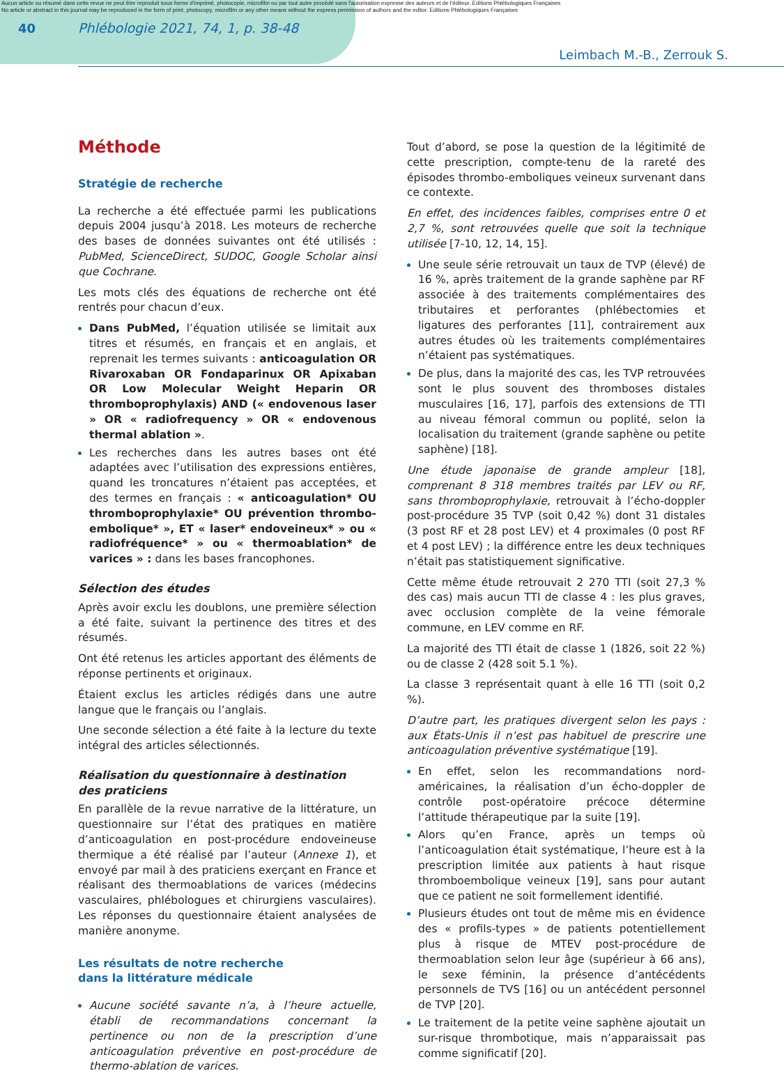Aucun article ou résumé dans cette revue ne peut être reproduit sous forme d'imprimé, photocopie, microfilm ou par tout autre procédé sans l'autorisation expresse des auteurs et de l'éditeur. Editions Phlébologiques Françaises
No article or abstract in this journal may be reproduced in the form of print, photocopy, microfilm or any other means without the express permission of authors and the editor. Editions Phlébologiques Françaises
40 Phlébologie 2021, 74, 1, p. 38-48
Leimbach M.-B., Zerrouk S.
Méthode
Stratégie de recherche
La recherche a été effectuée parmi les publications depuis 2004 jusqu’à 2018. Les moteurs de recherche des bases de données suivantes ont été utilisés : PubMed, ScienceDirect, SUDOC, Google Scholar ainsi que Cochrane.
Les mots clés des équations de recherche ont été rentrés pour chacun d’eux.
Dans PubMed, l’équation utilisée se limitait aux titres et résumés, en français et en anglais, et reprenait les termes suivants : anticoagulation OR Rivaroxaban OR Fondaparinux OR Apixaban OR Low Molecular Weight Heparin OR thromboprophylaxis) AND (« endovenous laser » OR « radiofrequency » OR « endovenous thermal ablation ».
Les recherches dans les autres bases ont été adaptées avec l’utilisation des expressions entières, quand les troncatures n’étaient pas acceptées, et des termes en français : « anticoagulation* OU thromboprophylaxie* OU prévention thrombo-embolique* », ET « laser* endoveineux* » ou « radiofréquence* » ou « thermoablation* de varices » : dans les bases francophones.
Sélection des études
Après avoir exclu les doublons, une première sélection a été faite, suivant la pertinence des titres et des résumés.
Ont été retenus les articles apportant des éléments de réponse pertinents et originaux.
Étaient exclus les articles rédigés dans une autre langue que le français ou l’anglais.
Une seconde sélection a été faite à la lecture du texte intégral des articles sélectionnés.
Réalisation du questionnaire à destination
des praticiens
En parallèle de la revue narrative de la littérature, un questionnaire sur l’état des pratiques en matière d’anticoagulation en post-procédure endoveineuse thermique a été réalisé par l’auteur (Annexe 1), et envoyé par mail à des praticiens exerçant en France et réalisant des thermoablations de varices (médecins vasculaires, phlébologues et chirurgiens vasculaires). Les réponses du questionnaire étaient analysées de manière anonyme.
Les résultats de notre recherche
dans la littérature médicale
Aucune société savante n’a, à l’heure actuelle, établi de recommandations concernant la pertinence ou non de la prescription d’une anticoagulation préventive en post-procédure de thermo-ablation de varices.
Tout d’abord, se pose la question de la légitimité de cette prescription, compte-tenu de la rareté des épisodes thrombo-emboliques veineux survenant dans ce contexte.
En effet, des incidences faibles, comprises entre 0 et 2,7 %, sont retrouvées quelle que soit la technique utilisée [7-10, 12, 14, 15].
Une seule série retrouvait un taux de TVP (élevé) de 16 %, après traitement de la grande saphène par RF associée à des traitements complémentaires des tributaires et perforantes (phlébectomies et ligatures des perforantes [11], contrairement aux autres études où les traitements complémentaires n’étaient pas systématiques.
De plus, dans la majorité des cas, les TVP retrouvées sont le plus souvent des thromboses distales musculaires [16, 17], parfois des extensions de TTI au niveau fémoral commun ou poplité, selon la localisation du traitement (grande saphène ou petite saphène) [18].
Une étude japonaise de grande ampleur [18], comprenant 8 318 membres traités par LEV ou RF, sans thromboprophylaxie, retrouvait à l’écho-doppler post-procédure 35 TVP (soit 0,42 %) dont 31 distales (3 post RF et 28 post LEV) et 4 proximales (0 post RF et 4 post LEV) ; la différence entre les deux techniques n’était pas statistiquement significative.
Cette même étude retrouvait 2 270 TTI (soit 27,3 % des cas) mais aucun TTI de classe 4 : les plus graves, avec occlusion complète de la veine fémorale commune, en LEV comme en RF.
La majorité des TTI était de classe 1 (1826, soit 22 %) ou de classe 2 (428 soit 5.1 %).
La classe 3 représentait quant à elle 16 TTI (soit 0,2 %).
D’autre part, les pratiques divergent selon les pays : aux États-Unis il n’est pas habituel de prescrire une anticoagulation préventive systématique [19].
En effet, selon les recommandations nord-américaines, la réalisation d’un écho-doppler de contrôle post-opératoire précoce détermine l’attitude thérapeutique par la suite [19].
Alors qu’en France, après un temps où l’anticoagulation était systématique, l’heure est à la prescription limitée aux patients à haut risque thromboembolique veineux [19], sans pour autant que ce patient ne soit formellement identifié.
Plusieurs études ont tout de même mis en évidence des « profils-types » de patients potentiellement plus à risque de MTEV post-procédure de thermoablation selon leur âge (supérieur à 66 ans), le sexe féminin, la présence d’antécédents personnels de TVS [16] ou un antécédent personnel de TVP [20].
Le traitement de la petite veine saphène ajoutait un sur-risque thrombotique, mais n’apparaissait pas comme significatif [20].